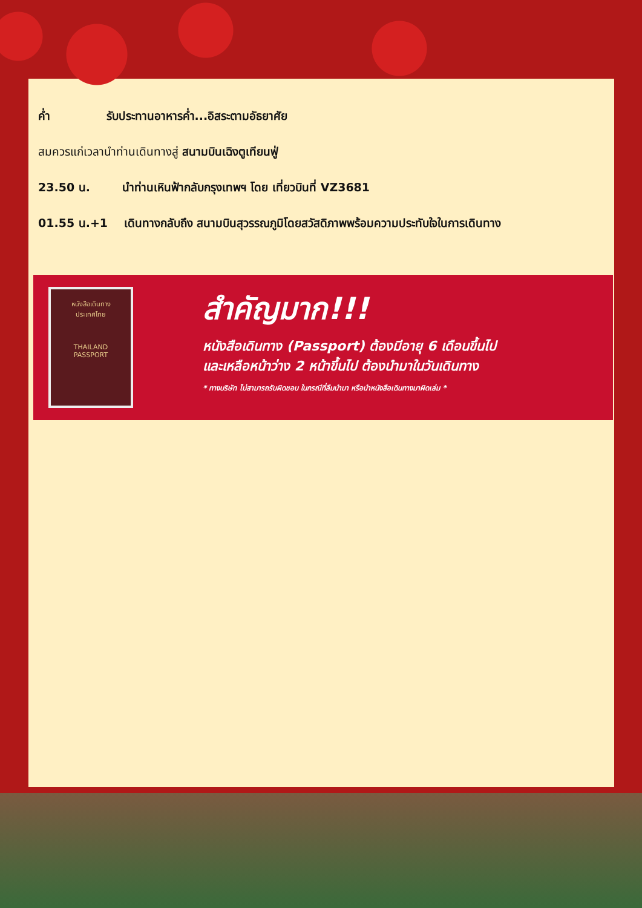ค่ำ รับประทานอาหารค่ำ...อิสระตามอัธยาศัย
สมควรแก่เวลานำท่านเดินทางสู่ สนามบินเฉิงตูเทียนฟู่
23.50 น. นำท่านเหินฟ้ากลับกรุงเทพฯ โดย เที่ยวบินที่ VZ3681
01.55 น.+1 เดินทางกลับถึง สนามบินสุวรรณภูมิโดยสวัสดิภาพพร้อมความประทับใจในการเดินทาง
หนังสือเดินทาง
ประเทศไทย
THAILAND
PASSPORT
สำคัญมาก!!!
หนังสือเดินทาง (Passport) ต้องมีอายุ 6 เดือนขึ้นไป
และเหลือหน้าว่าง 2 หน้าขึ้นไป ต้องนำมาในวันเดินทาง
* ทางบริษัท ไม่สามารถรับผิดชอบ ในกรณีที่ลืมนำมา หรือนำหนังสือเดินทางมาผิดเล่ม *